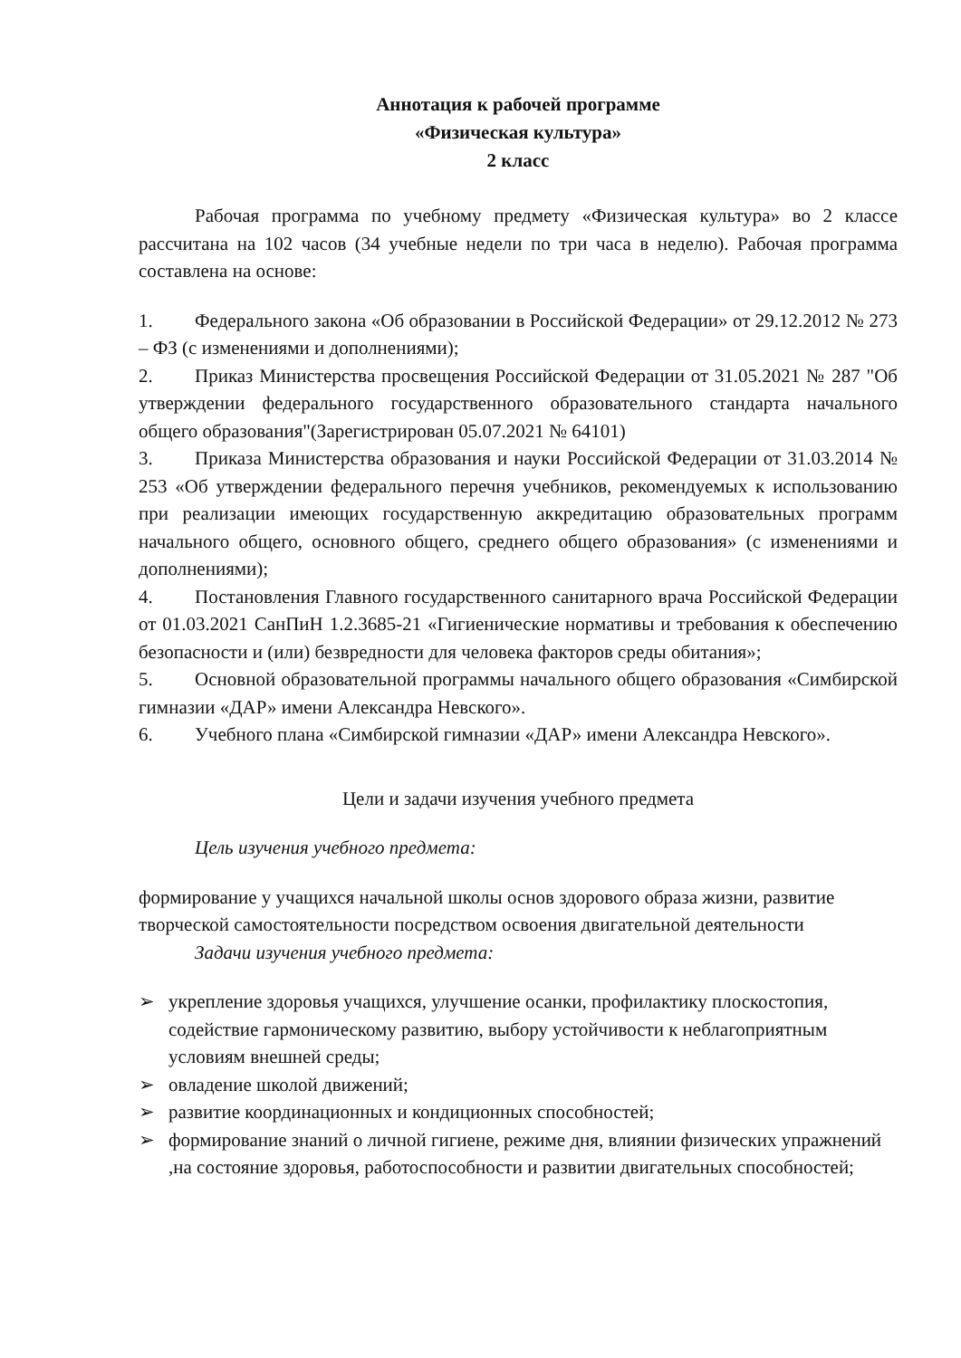Аннотация к рабочей программе
«Физическая культура»
2 класс
Рабочая программа по учебному предмету «Физическая культура» во 2 классе рассчитана на 102 часов (34 учебные недели по три часа в неделю). Рабочая программа составлена на основе:
1. Федерального закона «Об образовании в Российской Федерации» от 29.12.2012 № 273 – ФЗ (с изменениями и дополнениями);
2. Приказ Министерства просвещения Российской Федерации от 31.05.2021 № 287 "Об утверждении федерального государственного образовательного стандарта начального общего образования"(Зарегистрирован 05.07.2021 № 64101)
3. Приказа Министерства образования и науки Российской Федерации от 31.03.2014 № 253 «Об утверждении федерального перечня учебников, рекомендуемых к использованию при реализации имеющих государственную аккредитацию образовательных программ начального общего, основного общего, среднего общего образования» (с изменениями и дополнениями);
4. Постановления Главного государственного санитарного врача Российской Федерации от 01.03.2021 СанПиН 1.2.3685-21 «Гигиенические нормативы и требования к обеспечению безопасности и (или) безвредности для человека факторов среды обитания»;
5. Основной образовательной программы начального общего образования «Симбирской гимназии «ДАР» имени Александра Невского».
6. Учебного плана «Симбирской гимназии «ДАР» имени Александра Невского».
Цели и задачи изучения учебного предмета
Цель изучения учебного предмета:
формирование у учащихся начальной школы основ здорового образа жизни, развитие творческой самостоятельности посредством освоения двигательной деятельности
Задачи изучения учебного предмета:
➢ укрепление здоровья учащихся, улучшение осанки, профилактику плоскостопия, содействие гармоническому развитию, выбору устойчивости к неблагоприятным условиям внешней среды;
➢ овладение школой движений;
➢ развитие координационных и кондиционных способностей;
➢ формирование знаний о личной гигиене, режиме дня, влиянии физических упражнений ,на состояние здоровья, работоспособности и развитии двигательных способностей;